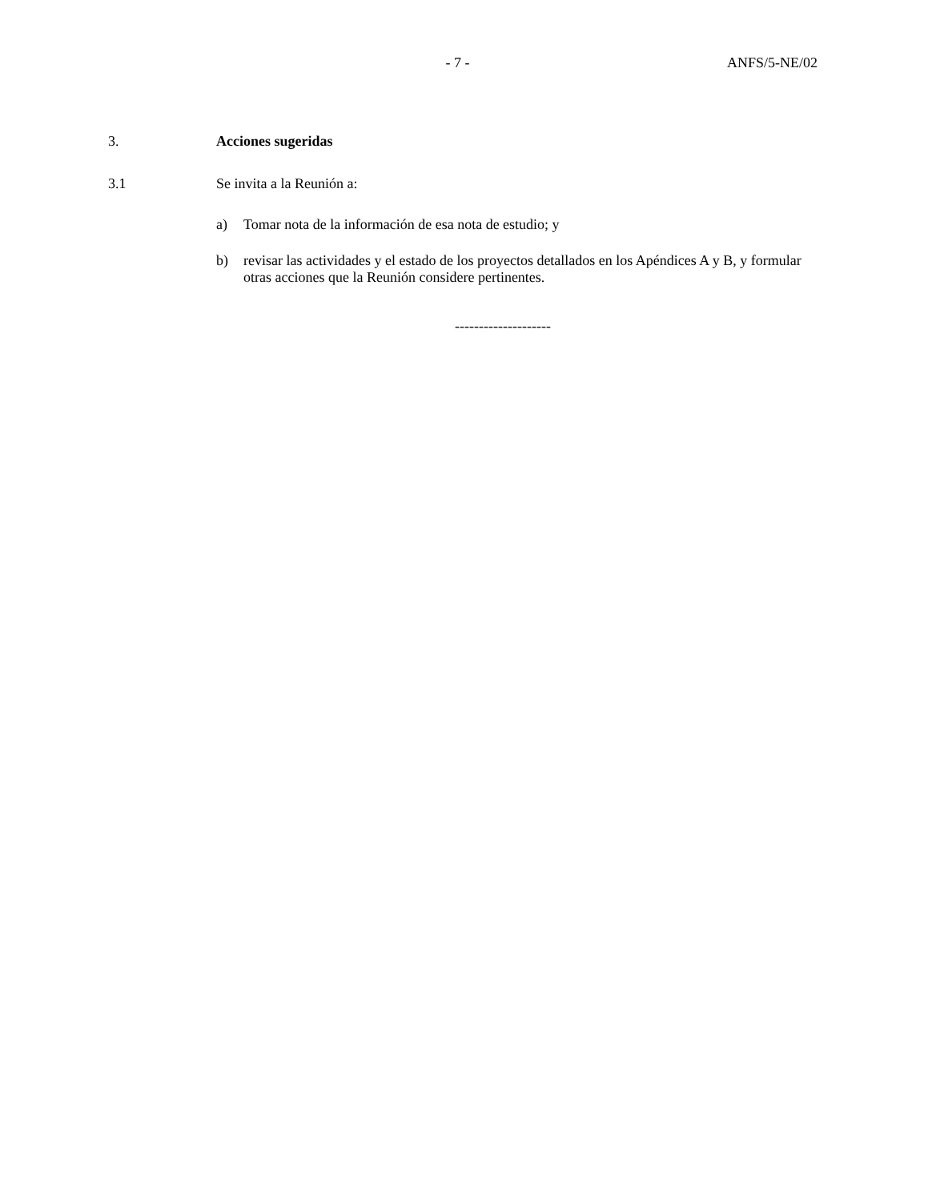- 7 - ANFS/5-NE/02
3. Acciones sugeridas
3.1 Se invita a la Reunión a:
a) Tomar nota de la información de esa nota de estudio; y
b) revisar las actividades y el estado de los proyectos detallados en los Apéndices A y B, y formular otras acciones que la Reunión considere pertinentes.
--------------------